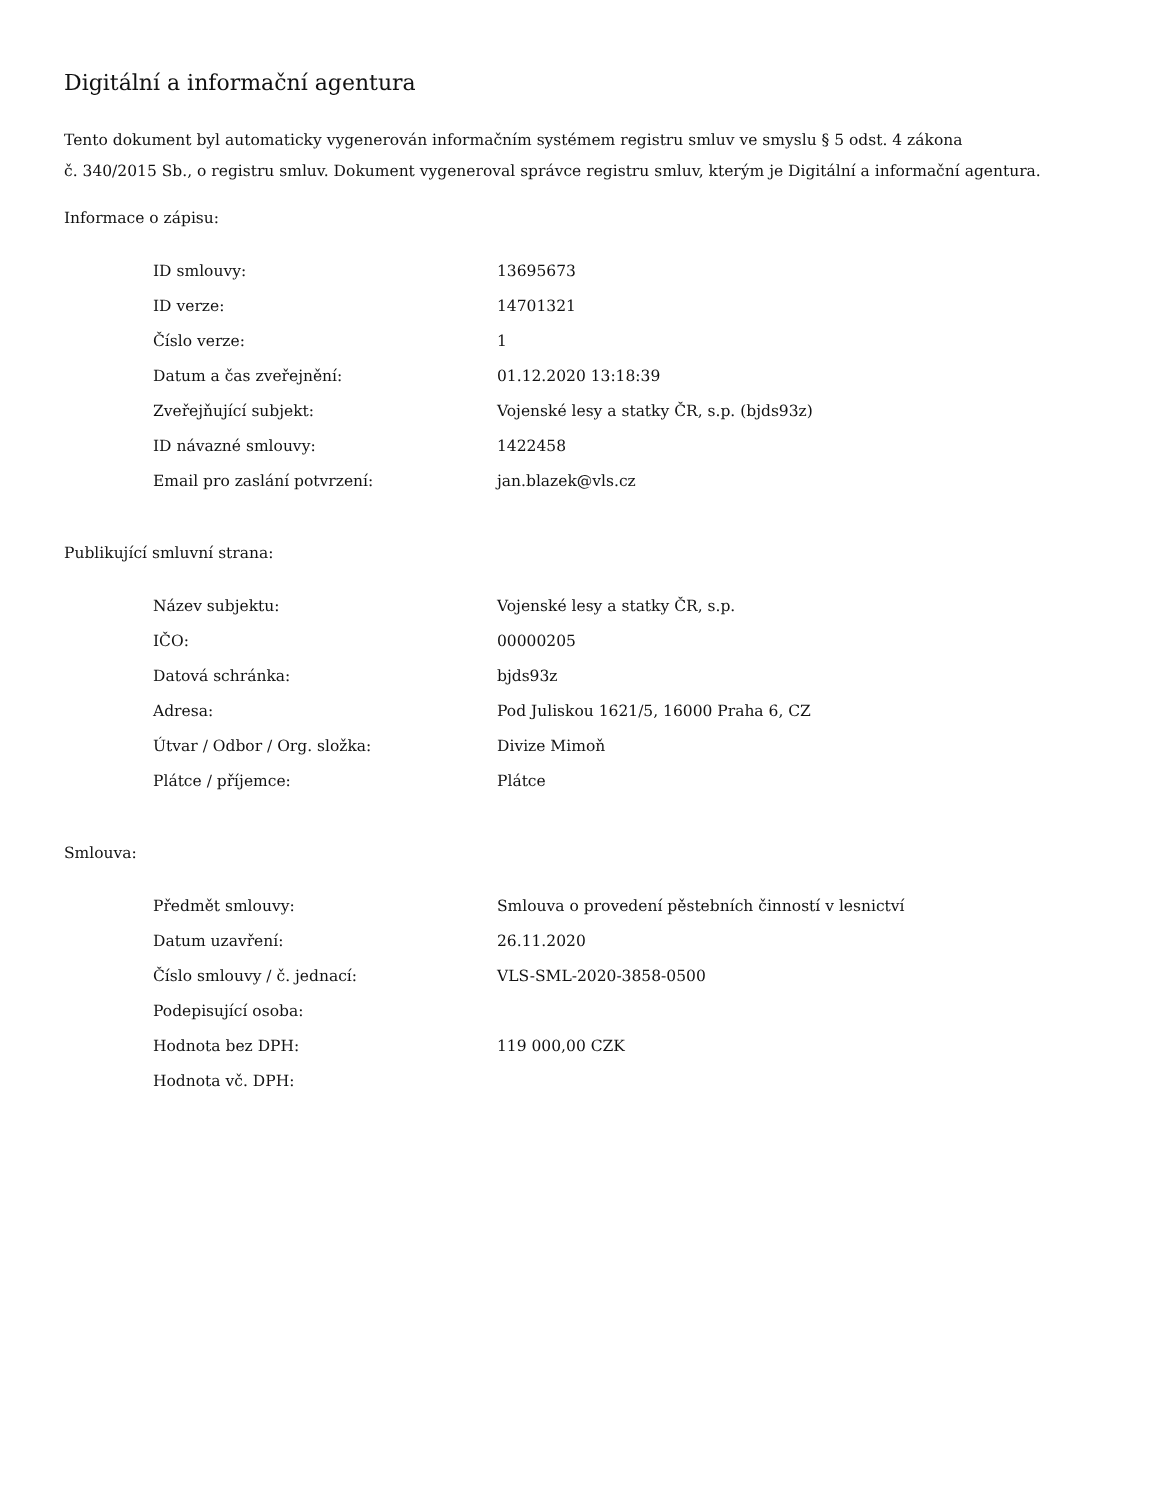Digitální a informační agentura
Tento dokument byl automaticky vygenerován informačním systémem registru smluv ve smyslu § 5 odst. 4 zákona
č. 340/2015 Sb., o registru smluv. Dokument vygeneroval správce registru smluv, kterým je Digitální a informační agentura.
Informace o zápisu:
| ID smlouvy: | 13695673 |
| ID verze: | 14701321 |
| Číslo verze: | 1 |
| Datum a čas zveřejnění: | 01.12.2020 13:18:39 |
| Zveřejňující subjekt: | Vojenské lesy a statky ČR, s.p. (bjds93z) |
| ID návazné smlouvy: | 1422458 |
| Email pro zaslání potvrzení: | jan.blazek@vls.cz |
Publikující smluvní strana:
| Název subjektu: | Vojenské lesy a statky ČR, s.p. |
| IČO: | 00000205 |
| Datová schránka: | bjds93z |
| Adresa: | Pod Juliskou 1621/5, 16000 Praha 6, CZ |
| Útvar / Odbor / Org. složka: | Divize Mimoň |
| Plátce / příjemce: | Plátce |
Smlouva:
| Předmět smlouvy: | Smlouva o provedení pěstebních činností v lesnictví |
| Datum uzavření: | 26.11.2020 |
| Číslo smlouvy / č. jednací: | VLS-SML-2020-3858-0500 |
| Podepisující osoba: | |
| Hodnota bez DPH: | 119 000,00 CZK |
| Hodnota vč. DPH: | |